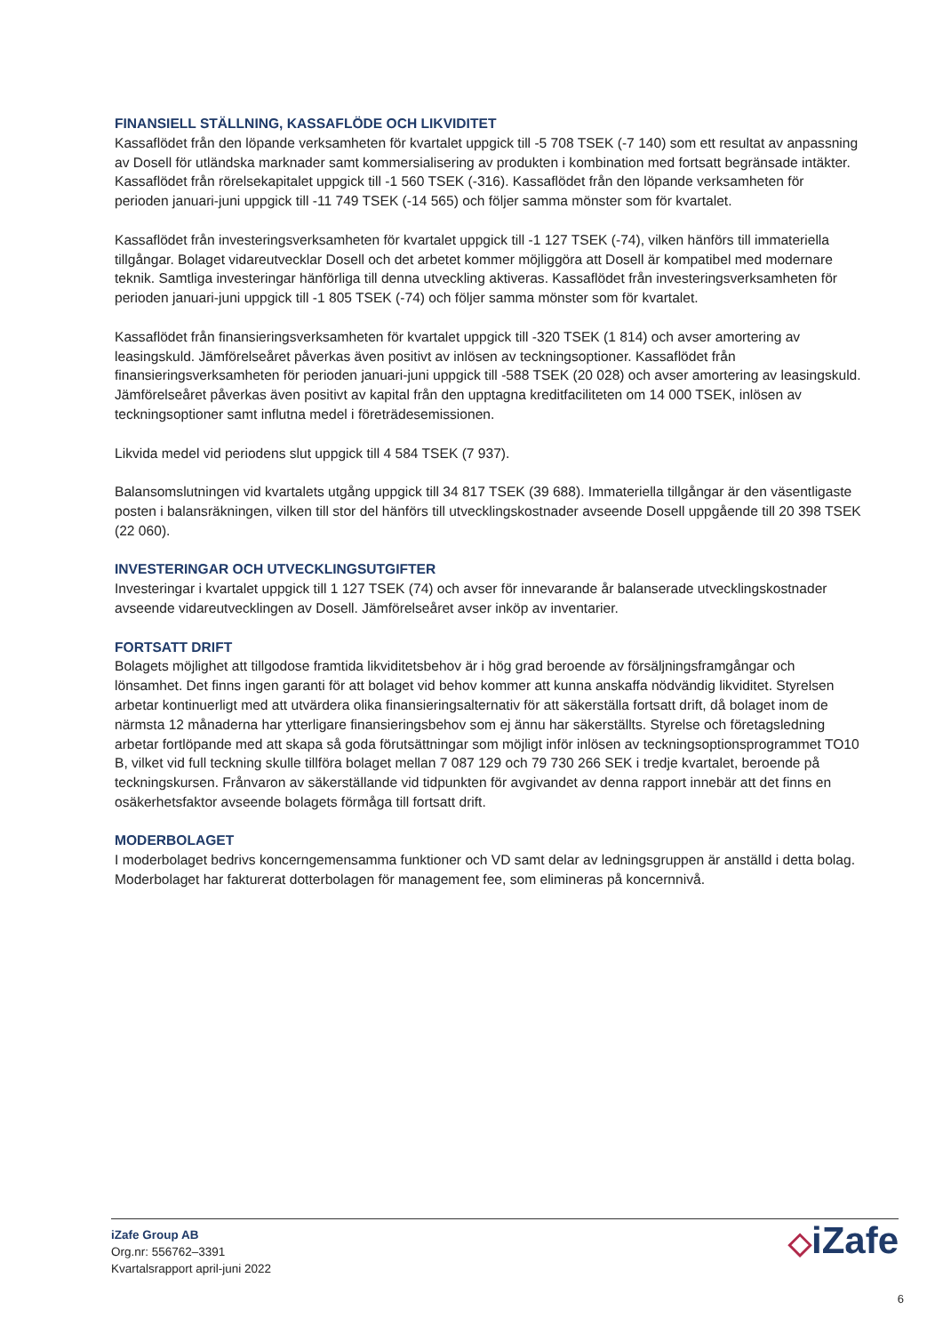FINANSIELL STÄLLNING, KASSAFLÖDE OCH LIKVIDITET
Kassaflödet från den löpande verksamheten för kvartalet uppgick till -5 708 TSEK (-7 140) som ett resultat av anpassning av Dosell för utländska marknader samt kommersialisering av produkten i kombination med fortsatt begränsade intäkter. Kassaflödet från rörelsekapitalet uppgick till -1 560 TSEK (-316). Kassaflödet från den löpande verksamheten för perioden januari-juni uppgick till -11 749 TSEK (-14 565) och följer samma mönster som för kvartalet.
Kassaflödet från investeringsverksamheten för kvartalet uppgick till -1 127 TSEK (-74), vilken hänförs till immateriella tillgångar. Bolaget vidareutvecklar Dosell och det arbetet kommer möjliggöra att Dosell är kompatibel med modernare teknik. Samtliga investeringar hänförliga till denna utveckling aktiveras. Kassaflödet från investeringsverksamheten för perioden januari-juni uppgick till -1 805 TSEK (-74) och följer samma mönster som för kvartalet.
Kassaflödet från finansieringsverksamheten för kvartalet uppgick till -320 TSEK (1 814) och avser amortering av leasingskuld. Jämförelseåret påverkas även positivt av inlösen av teckningsoptioner. Kassaflödet från finansieringsverksamheten för perioden januari-juni uppgick till -588 TSEK (20 028) och avser amortering av leasingskuld. Jämförelseåret påverkas även positivt av kapital från den upptagna kreditfaciliteten om 14 000 TSEK, inlösen av teckningsoptioner samt influtna medel i företrädesemissionen.
Likvida medel vid periodens slut uppgick till 4 584 TSEK (7 937).
Balansomslutningen vid kvartalets utgång uppgick till 34 817 TSEK (39 688). Immateriella tillgångar är den väsentligaste posten i balansräkningen, vilken till stor del hänförs till utvecklingskostnader avseende Dosell uppgående till 20 398 TSEK (22 060).
INVESTERINGAR OCH UTVECKLINGSUTGIFTER
Investeringar i kvartalet uppgick till 1 127 TSEK (74) och avser för innevarande år balanserade utvecklingskostnader avseende vidareutvecklingen av Dosell. Jämförelseåret avser inköp av inventarier.
FORTSATT DRIFT
Bolagets möjlighet att tillgodose framtida likviditetsbehov är i hög grad beroende av försäljningsframgångar och lönsamhet. Det finns ingen garanti för att bolaget vid behov kommer att kunna anskaffa nödvändig likviditet. Styrelsen arbetar kontinuerligt med att utvärdera olika finansieringsalternativ för att säkerställa fortsatt drift, då bolaget inom de närmsta 12 månaderna har ytterligare finansieringsbehov som ej ännu har säkerställts. Styrelse och företagsledning arbetar fortlöpande med att skapa så goda förutsättningar som möjligt inför inlösen av teckningsoptionsprogrammet TO10 B, vilket vid full teckning skulle tillföra bolaget mellan 7 087 129 och 79 730 266 SEK i tredje kvartalet, beroende på teckningskursen. Frånvaron av säkerställande vid tidpunkten för avgivandet av denna rapport innebär att det finns en osäkerhetsfaktor avseende bolagets förmåga till fortsatt drift.
MODERBOLAGET
I moderbolaget bedrivs koncerngemensamma funktioner och VD samt delar av ledningsgruppen är anställd i detta bolag. Moderbolaget har fakturerat dotterbolagen för management fee, som elimineras på koncernnivå.
iZafe Group AB
Org.nr: 556762–3391
Kvartalsrapport april-juni 2022
◇iZafe
6